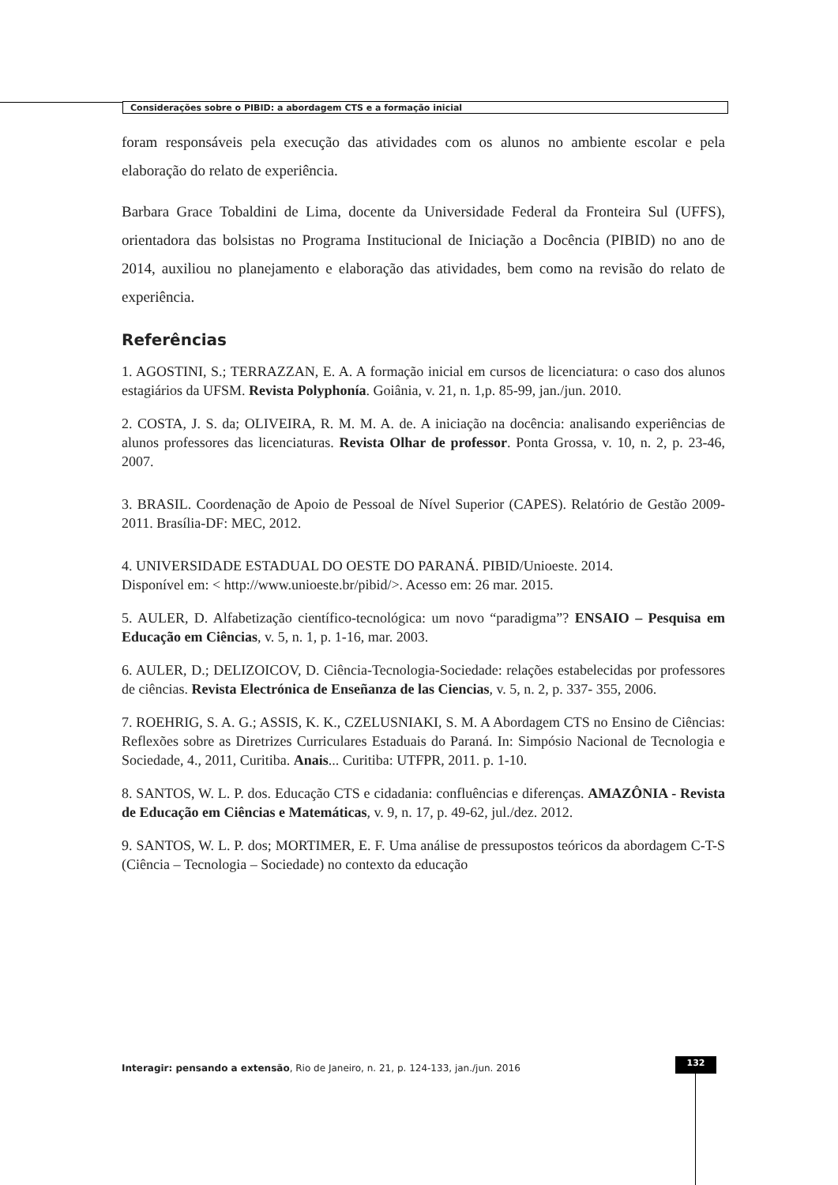Considerações sobre o PIBID: a abordagem CTS e a formação inicial
foram responsáveis pela execução das atividades com os alunos no ambiente escolar e pela elaboração do relato de experiência.
Barbara Grace Tobaldini de Lima, docente da Universidade Federal da Fronteira Sul (UFFS), orientadora das bolsistas no Programa Institucional de Iniciação a Docência (PIBID) no ano de 2014, auxiliou no planejamento e elaboração das atividades, bem como na revisão do relato de experiência.
Referências
1. AGOSTINI, S.; TERRAZZAN, E. A. A formação inicial em cursos de licenciatura: o caso dos alunos estagiários da UFSM. Revista Polyphonía. Goiânia, v. 21, n. 1,p. 85-99, jan./jun. 2010.
2. COSTA, J. S. da; OLIVEIRA, R. M. M. A. de. A iniciação na docência: analisando experiências de alunos professores das licenciaturas. Revista Olhar de professor. Ponta Grossa, v. 10, n. 2, p. 23-46, 2007.
3. BRASIL. Coordenação de Apoio de Pessoal de Nível Superior (CAPES). Relatório de Gestão 2009-2011. Brasília-DF: MEC, 2012.
4. UNIVERSIDADE ESTADUAL DO OESTE DO PARANÁ. PIBID/Unioeste. 2014.
Disponível em: < http://www.unioeste.br/pibid/>. Acesso em: 26 mar. 2015.
5. AULER, D. Alfabetização científico-tecnológica: um novo “paradigma”? ENSAIO – Pesquisa em Educação em Ciências, v. 5, n. 1, p. 1-16, mar. 2003.
6. AULER, D.; DELIZOICOV, D. Ciência-Tecnologia-Sociedade: relações estabelecidas por professores de ciências. Revista Electrónica de Enseñanza de las Ciencias, v. 5, n. 2, p. 337- 355, 2006.
7. ROEHRIG, S. A. G.; ASSIS, K. K., CZELUSNIAKI, S. M. A Abordagem CTS no Ensino de Ciências: Reflexões sobre as Diretrizes Curriculares Estaduais do Paraná. In: Simpósio Nacional de Tecnologia e Sociedade, 4., 2011, Curitiba. Anais... Curitiba: UTFPR, 2011. p. 1-10.
8. SANTOS, W. L. P. dos. Educação CTS e cidadania: confluências e diferenças. AMAZÔNIA - Revista de Educação em Ciências e Matemáticas, v. 9, n. 17, p. 49-62, jul./dez. 2012.
9. SANTOS, W. L. P. dos; MORTIMER, E. F. Uma análise de pressupostos teóricos da abordagem C-T-S (Ciência – Tecnologia – Sociedade) no contexto da educação
Interagir: pensando a extensão, Rio de Janeiro, n. 21, p. 124-133, jan./jun. 2016
132